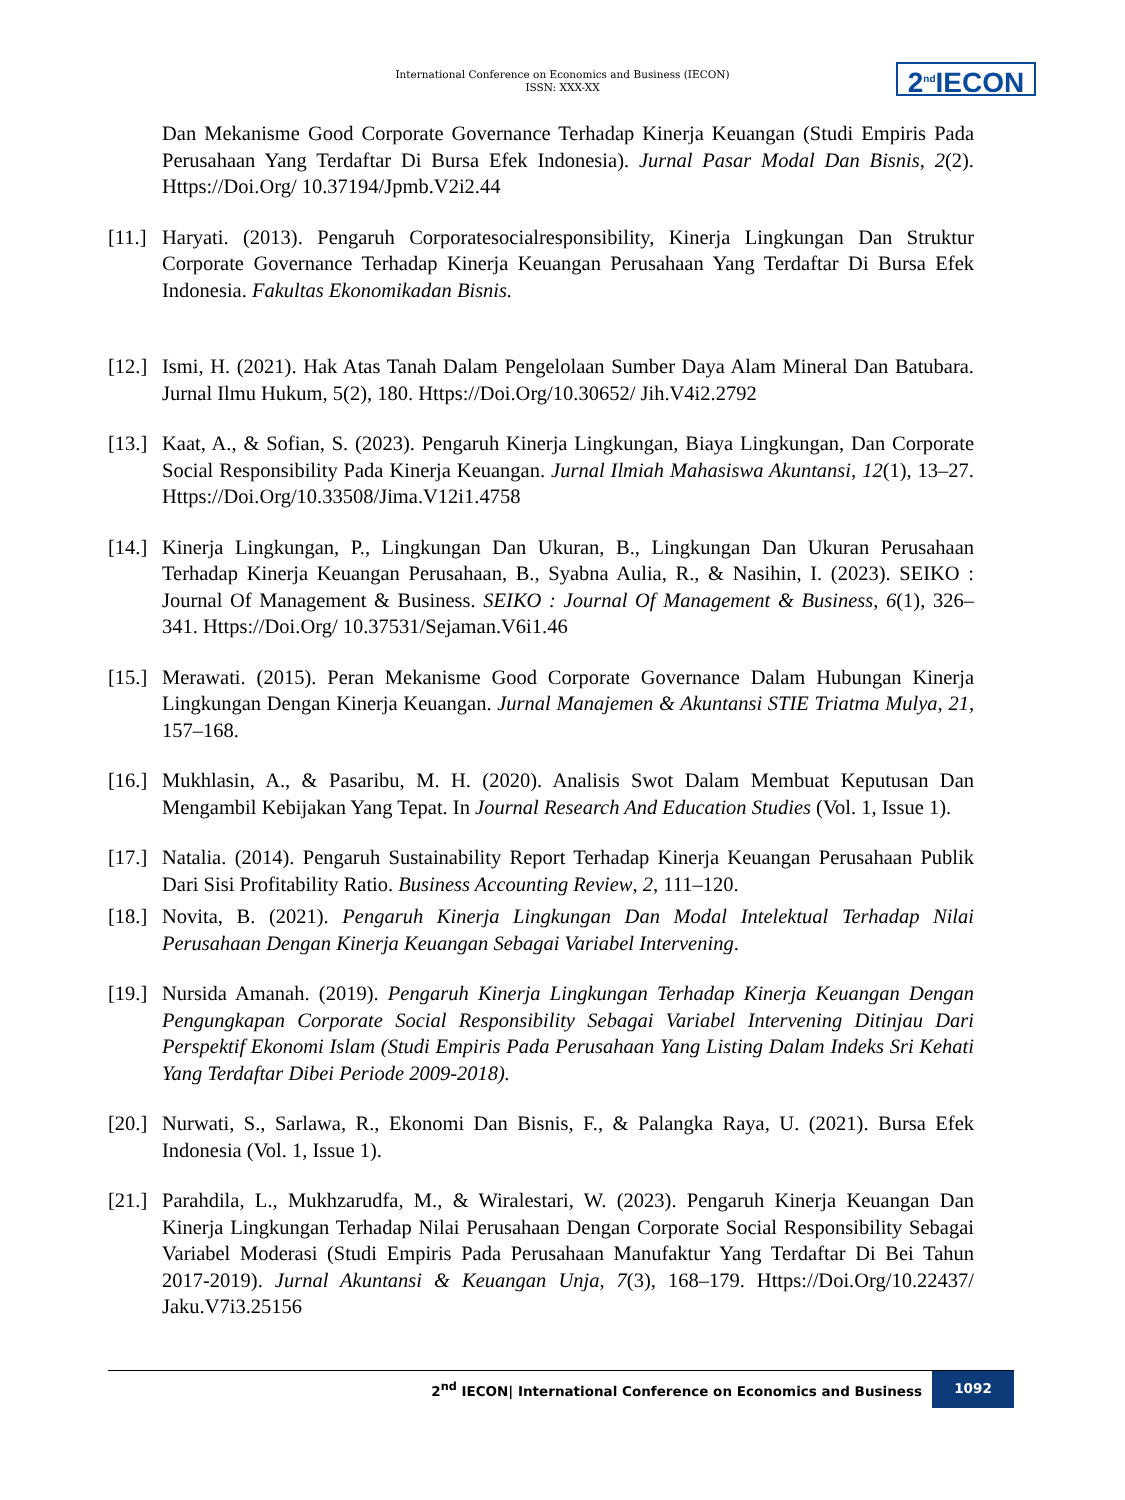International Conference on Economics and Business (IECON)
ISSN: XXX-XX
2<sup>nd</sup>IECON
Dan Mekanisme Good Corporate Governance Terhadap Kinerja Keuangan (Studi Empiris Pada Perusahaan Yang Terdaftar Di Bursa Efek Indonesia). Jurnal Pasar Modal Dan Bisnis, 2(2). Https://Doi.Org/ 10.37194/Jpmb.V2i2.44
[11.]
Haryati. (2013). Pengaruh Corporatesocialresponsibility, Kinerja Lingkungan Dan Struktur Corporate Governance Terhadap Kinerja Keuangan Perusahaan Yang Terdaftar Di Bursa Efek Indonesia. Fakultas Ekonomikadan Bisnis.
[12.]
Ismi, H. (2021). Hak Atas Tanah Dalam Pengelolaan Sumber Daya Alam Mineral Dan Batubara. Jurnal Ilmu Hukum, 5(2), 180. Https://Doi.Org/10.30652/ Jih.V4i2.2792
[13.]
Kaat, A., & Sofian, S. (2023). Pengaruh Kinerja Lingkungan, Biaya Lingkungan, Dan Corporate Social Responsibility Pada Kinerja Keuangan. Jurnal Ilmiah Mahasiswa Akuntansi, 12(1), 13–27. Https://Doi.Org/10.33508/Jima.V12i1.4758
[14.]
Kinerja Lingkungan, P., Lingkungan Dan Ukuran, B., Lingkungan Dan Ukuran Perusahaan Terhadap Kinerja Keuangan Perusahaan, B., Syabna Aulia, R., & Nasihin, I. (2023). SEIKO : Journal Of Management & Business. SEIKO : Journal Of Management & Business, 6(1), 326–341. Https://Doi.Org/ 10.37531/Sejaman.V6i1.46
[15.]
Merawati. (2015). Peran Mekanisme Good Corporate Governance Dalam Hubungan Kinerja Lingkungan Dengan Kinerja Keuangan. Jurnal Manajemen & Akuntansi STIE Triatma Mulya, 21, 157–168.
[16.]
Mukhlasin, A., & Pasaribu, M. H. (2020). Analisis Swot Dalam Membuat Keputusan Dan Mengambil Kebijakan Yang Tepat. In Journal Research And Education Studies (Vol. 1, Issue 1).
[17.]
Natalia. (2014). Pengaruh Sustainability Report Terhadap Kinerja Keuangan Perusahaan Publik Dari Sisi Profitability Ratio. Business Accounting Review, 2, 111–120.
[18.]
Novita, B. (2021). Pengaruh Kinerja Lingkungan Dan Modal Intelektual Terhadap Nilai Perusahaan Dengan Kinerja Keuangan Sebagai Variabel Intervening.
[19.]
Nursida Amanah. (2019). Pengaruh Kinerja Lingkungan Terhadap Kinerja Keuangan Dengan Pengungkapan Corporate Social Responsibility Sebagai Variabel Intervening Ditinjau Dari Perspektif Ekonomi Islam (Studi Empiris Pada Perusahaan Yang Listing Dalam Indeks Sri Kehati Yang Terdaftar Dibei Periode 2009-2018).
[20.]
Nurwati, S., Sarlawa, R., Ekonomi Dan Bisnis, F., & Palangka Raya, U. (2021). Bursa Efek Indonesia (Vol. 1, Issue 1).
[21.]
Parahdila, L., Mukhzarudfa, M., & Wiralestari, W. (2023). Pengaruh Kinerja Keuangan Dan Kinerja Lingkungan Terhadap Nilai Perusahaan Dengan Corporate Social Responsibility Sebagai Variabel Moderasi (Studi Empiris Pada Perusahaan Manufaktur Yang Terdaftar Di Bei Tahun 2017-2019). Jurnal Akuntansi & Keuangan Unja, 7(3), 168–179. Https://Doi.Org/10.22437/ Jaku.V7i3.25156
2<sup>nd</sup> IECON| International Conference on Economics and Business 1092